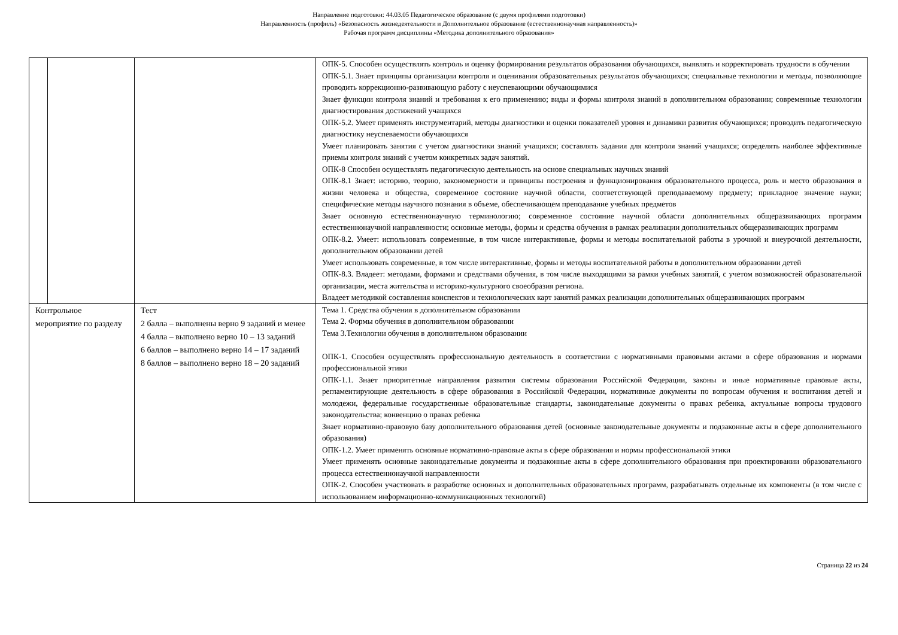Направление подготовки: 44.03.05 Педагогическое образование (с двумя профилями подготовки)
Направленность (профиль) «Безопасность жизнедеятельности и Дополнительное образование (естественнонаучная направленность)»
Рабочая программ дисциплины «Методика дополнительного образования»
| | | | ОПК-5. Способен осуществлять контроль и оценку формирования результатов образования обучающихся, выявлять и корректировать трудности в обучении ОПК-5.1. Знает принципы организации контроля и оценивания образовательных результатов обучающихся; специальные технологии и методы, позволяющие проводить коррекционно-развивающую работу с неуспевающими обучающимися Знает функции контроля знаний и требования к его применению; виды и формы контроля знаний в дополнительном образовании; современные технологии диагностирования достижений учащихся ОПК-5.2. Умеет применять инструментарий, методы диагностики и оценки показателей уровня и динамики развития обучающихся; проводить педагогическую диагностику неуспеваемости обучающихся Умеет планировать занятия с учетом диагностики знаний учащихся; составлять задания для контроля знаний учащихся; определять наиболее эффективные приемы контроля знаний с учетом конкретных задач занятий. ОПК-8 Способен осуществлять педагогическую деятельность на основе специальных научных знаний ОПК-8.1 Знает: историю, теорию, закономерности и принципы построения и функционирования образовательного процесса, роль и место образования в жизни человека и общества, современное состояние научной области, соответствующей преподаваемому предмету; прикладное значение науки; специфические методы научного познания в объеме, обеспечивающем преподавание учебных предметов Знает основную естественнонаучную терминологию; современное состояние научной области дополнительных общеразвивающих программ естественнонаучной направленности; основные методы, формы и средства обучения в рамках реализации дополнительных общеразвивающих программ ОПК-8.2. Умеет: использовать современные, в том числе интерактивные, формы и методы воспитательной работы в урочной и внеурочной деятельности, дополнительном образовании детей Умеет использовать современные, в том числе интерактивные, формы и методы воспитательной работы в дополнительном образовании детей ОПК-8.3. Владеет: методами, формами и средствами обучения, в том числе выходящими за рамки учебных занятий, с учетом возможностей образовательной организации, места жительства и историко-культурного своеобразия региона. Владеет методикой составления конспектов и технологических карт занятий рамках реализации дополнительных общеразвивающих программ |
| Контрольное мероприятие по разделу | | Тест 2 балла – выполнены верно 9 заданий и менее 4 балла – выполнено верно 10 – 13 заданий 6 баллов – выполнено верно 14 – 17 заданий 8 баллов – выполнено верно 18 – 20 заданий | Тема 1. Средства обучения в дополнительном образовании Тема 2. Формы обучения в дополнительном образовании Тема 3.Технологии обучения в дополнительном образовании ОПК-1. Способен осуществлять профессиональную деятельность в соответствии с нормативными правовыми актами в сфере образования и нормами профессиональной этики ОПК-1.1. Знает приоритетные направления развития системы образования Российской Федерации, законы и иные нормативные правовые акты, регламентирующие деятельность в сфере образования в Российской Федерации, нормативные документы по вопросам обучения и воспитания детей и молодежи, федеральные государственные образовательные стандарты, законодательные документы о правах ребенка, актуальные вопросы трудового законодательства; конвенцию о правах ребенка Знает нормативно-правовую базу дополнительного образования детей (основные законодательные документы и подзаконные акты в сфере дополнительного образования) ОПК-1.2. Умеет применять основные нормативно-правовые акты в сфере образования и нормы профессиональной этики Умеет применять основные законодательные документы и подзаконные акты в сфере дополнительного образования при проектировании образовательного процесса естественнонаучной направленности ОПК-2. Способен участвовать в разработке основных и дополнительных образовательных программ, разрабатывать отдельные их компоненты (в том числе с использованием информационно-коммуникационных технологий) |
Страница 22 из 24